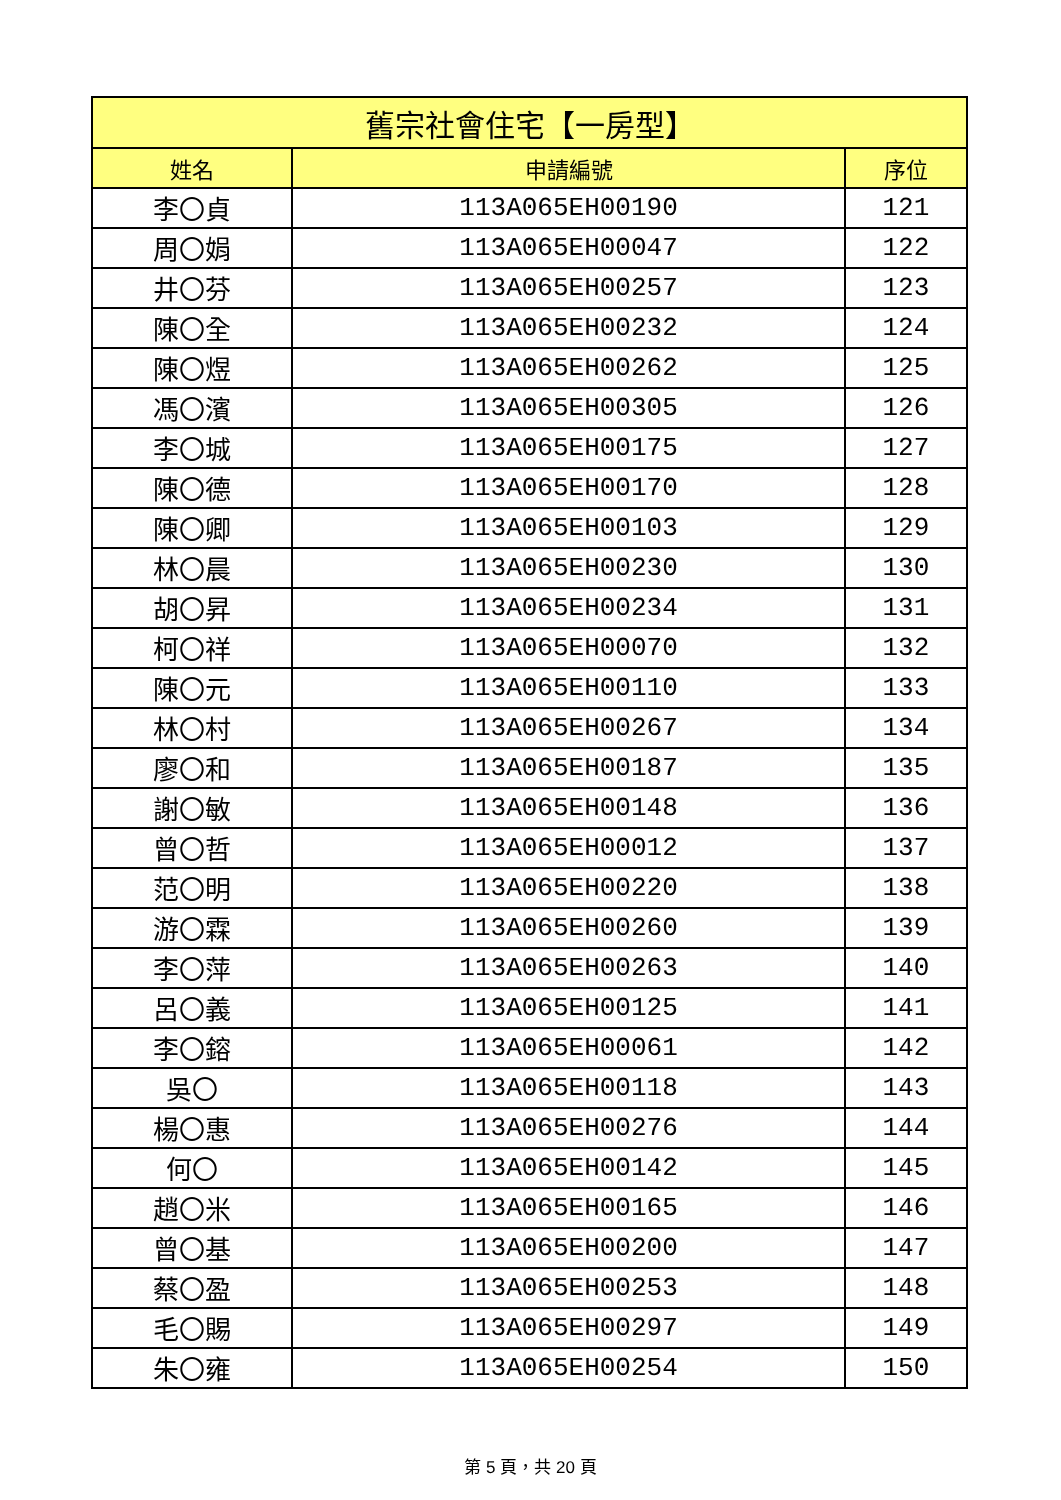| 舊宗社會住宅【一房型】 | | |
| --- | --- | --- |
| 姓名 | 申請編號 | 序位 |
| 李〇貞 | 113A065EH00190 | 121 |
| 周〇娟 | 113A065EH00047 | 122 |
| 井〇芬 | 113A065EH00257 | 123 |
| 陳〇全 | 113A065EH00232 | 124 |
| 陳〇煜 | 113A065EH00262 | 125 |
| 馮〇濱 | 113A065EH00305 | 126 |
| 李〇城 | 113A065EH00175 | 127 |
| 陳〇德 | 113A065EH00170 | 128 |
| 陳〇卿 | 113A065EH00103 | 129 |
| 林〇晨 | 113A065EH00230 | 130 |
| 胡〇昇 | 113A065EH00234 | 131 |
| 柯〇祥 | 113A065EH00070 | 132 |
| 陳〇元 | 113A065EH00110 | 133 |
| 林〇村 | 113A065EH00267 | 134 |
| 廖〇和 | 113A065EH00187 | 135 |
| 謝〇敏 | 113A065EH00148 | 136 |
| 曾〇哲 | 113A065EH00012 | 137 |
| 范〇明 | 113A065EH00220 | 138 |
| 游〇霖 | 113A065EH00260 | 139 |
| 李〇萍 | 113A065EH00263 | 140 |
| 呂〇義 | 113A065EH00125 | 141 |
| 李〇鎔 | 113A065EH00061 | 142 |
| 吳〇 | 113A065EH00118 | 143 |
| 楊〇惠 | 113A065EH00276 | 144 |
| 何〇 | 113A065EH00142 | 145 |
| 趙〇米 | 113A065EH00165 | 146 |
| 曾〇基 | 113A065EH00200 | 147 |
| 蔡〇盈 | 113A065EH00253 | 148 |
| 毛〇賜 | 113A065EH00297 | 149 |
| 朱〇雍 | 113A065EH00254 | 150 |
第 5 頁，共 20 頁